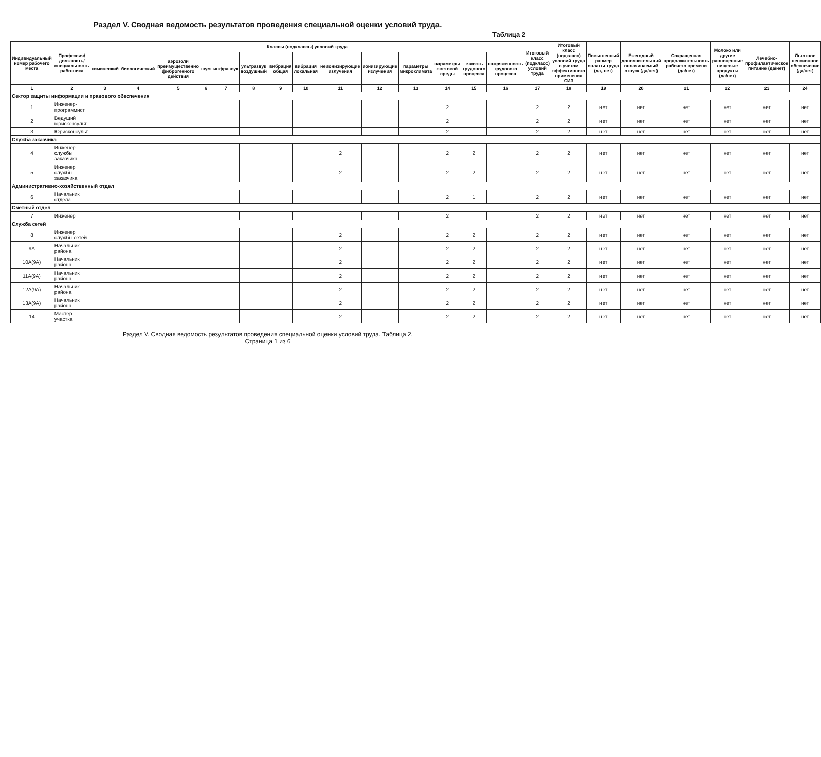Раздел V. Сводная ведомость результатов проведения специальной оценки условий труда.
Таблица 2
| Индивидуальный номер рабочего места | Профессия/должность/ специальность работника | Классы (подклассы) условий труда | | | | | | | | | | | | | | Итоговый класс (подкласс) условий труда | Итоговый класс (подкласс) условий труда с учетом эффективного применения СИЗ | Повышенный размер оплаты труда (да, нет) | Ежегодный дополнительный оплачиваемый отпуск (да/нет) | Сокращенная продолжительность рабочего времени (да/нет) | Молоко или другие равноценные пищевые продукты (да/нет) | Лечебно-профилактическое питание (да/нет) | Льготное пенсионное обеспечение (да/нет) |
| --- | --- | --- | --- | --- | --- | --- | --- | --- | --- | --- | --- | --- | --- | --- | --- | --- | --- | --- | --- | --- | --- | --- | --- |
| | | химический | биологический | аэрозоли преимущественно фиброгенного действия | шум | инфразвук | ультразвук воздушный | вибрация общая | вибрация локальная | неионизирующие излучения | ионизирующие излучения | параметры микроклимата | параметры световой среды | тяжесть трудового процесса | напряженность трудового процесса | | | | | | | | |
| 1 | 2 | 3 | 4 | 5 | 6 | 7 | 8 | 9 | 10 | 11 | 12 | 13 | 14 | 15 | 16 | 17 | 18 | 19 | 20 | 21 | 22 | 23 | 24 |
| Сектор защиты информации и правового обеспечения | | | | | | | | | | | | | | | | | | | | | | | |
| 1 | Инженер-программист | | | | | | | | | | | | 2 | | | 2 | 2 | нет | нет | нет | нет | нет | нет |
| 2 | Ведущий юрисконсульт | | | | | | | | | | | | 2 | | | 2 | 2 | нет | нет | нет | нет | нет | нет |
| 3 | Юрисконсульт | | | | | | | | | | | | 2 | | | 2 | 2 | нет | нет | нет | нет | нет | нет |
| Служба заказчика | | | | | | | | | | | | | | | | | | | | | | | |
| 4 | Инженер службы заказчика | | | | | | | | | 2 | | | 2 | 2 | | 2 | 2 | нет | нет | нет | нет | нет | нет |
| 5 | Инженер службы заказчика | | | | | | | | | 2 | | | 2 | 2 | | 2 | 2 | нет | нет | нет | нет | нет | нет |
| Административно-хозяйственный отдел | | | | | | | | | | | | | | | | | | | | | | | |
| 6 | Начальник отдела | | | | | | | | | | | | 2 | 1 | | 2 | 2 | нет | нет | нет | нет | нет | нет |
| Сметный отдел | | | | | | | | | | | | | | | | | | | | | | | |
| 7 | Инженер | | | | | | | | | | | | 2 | | | 2 | 2 | нет | нет | нет | нет | нет | нет |
| Служба сетей | | | | | | | | | | | | | | | | | | | | | | | |
| 8 | Инженер службы сетей | | | | | | | | | 2 | | | 2 | 2 | | 2 | 2 | нет | нет | нет | нет | нет | нет |
| 9А | Начальник района | | | | | | | | | 2 | | | 2 | 2 | | 2 | 2 | нет | нет | нет | нет | нет | нет |
| 10А(9А) | Начальник района | | | | | | | | | 2 | | | 2 | 2 | | 2 | 2 | нет | нет | нет | нет | нет | нет |
| 11А(9А) | Начальник района | | | | | | | | | 2 | | | 2 | 2 | | 2 | 2 | нет | нет | нет | нет | нет | нет |
| 12А(9А) | Начальник района | | | | | | | | | 2 | | | 2 | 2 | | 2 | 2 | нет | нет | нет | нет | нет | нет |
| 13А(9А) | Начальник района | | | | | | | | | 2 | | | 2 | 2 | | 2 | 2 | нет | нет | нет | нет | нет | нет |
| 14 | Мастер участка | | | | | | | | | 2 | | | 2 | 2 | | 2 | 2 | нет | нет | нет | нет | нет | нет |
Раздел V. Сводная ведомость результатов проведения специальной оценки условий труда. Таблица 2.
Страница 1 из 6